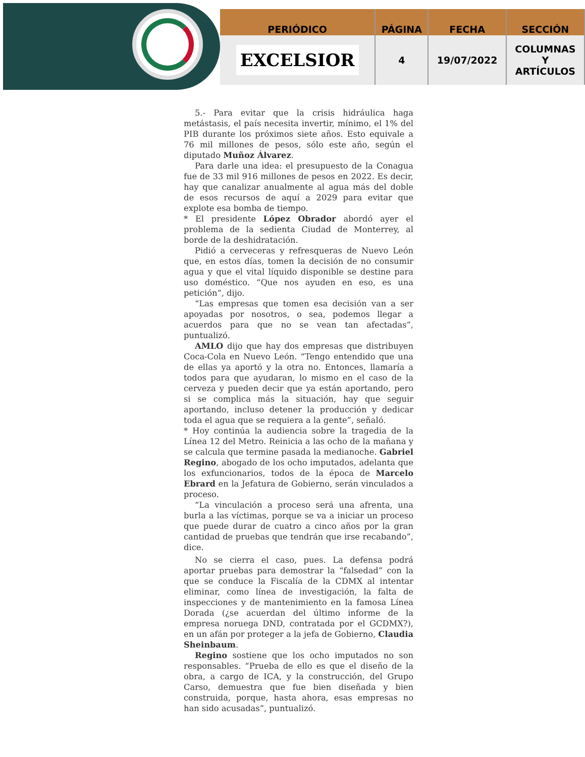| PERIÓDICO | PÁGINA | FECHA | SECCIÓN |
| --- | --- | --- | --- |
| EXCELSIOR | 4 | 19/07/2022 | COLUMNAS Y ARTÍCULOS |
5.- Para evitar que la crisis hidráulica haga metástasis, el país necesita invertir, mínimo, el 1% del PIB durante los próximos siete años. Esto equivale a 76 mil millones de pesos, sólo este año, según el diputado Muñoz Álvarez.
Para darle una idea: el presupuesto de la Conagua fue de 33 mil 916 millones de pesos en 2022. Es decir, hay que canalizar anualmente al agua más del doble de esos recursos de aquí a 2029 para evitar que explote esa bomba de tiempo.
* El presidente López Obrador abordó ayer el problema de la sedienta Ciudad de Monterrey, al borde de la deshidratación.
Pidió a cerveceras y refresqueras de Nuevo León que, en estos días, tomen la decisión de no consumir agua y que el vital líquido disponible se destine para uso doméstico. “Que nos ayuden en eso, es una petición”, dijo.
“Las empresas que tomen esa decisión van a ser apoyadas por nosotros, o sea, podemos llegar a acuerdos para que no se vean tan afectadas”, puntualizó.
AMLO dijo que hay dos empresas que distribuyen Coca-Cola en Nuevo León. “Tengo entendido que una de ellas ya aportó y la otra no. Entonces, llamaría a todos para que ayudaran, lo mismo en el caso de la cerveza y pueden decir que ya están aportando, pero si se complica más la situación, hay que seguir aportando, incluso detener la producción y dedicar toda el agua que se requiera a la gente”, señaló.
* Hoy continúa la audiencia sobre la tragedia de la Línea 12 del Metro. Reinicia a las ocho de la mañana y se calcula que termine pasada la medianoche. Gabriel Regino, abogado de los ocho imputados, adelanta que los exfuncionarios, todos de la época de Marcelo Ebrard en la Jefatura de Gobierno, serán vinculados a proceso.
“La vinculación a proceso será una afrenta, una burla a las víctimas, porque se va a iniciar un proceso que puede durar de cuatro a cinco años por la gran cantidad de pruebas que tendrán que irse recabando”, dice.
No se cierra el caso, pues. La defensa podrá aportar pruebas para demostrar la “falsedad” con la que se conduce la Fiscalía de la CDMX al intentar eliminar, como línea de investigación, la falta de inspecciones y de mantenimiento en la famosa Línea Dorada (¿se acuerdan del último informe de la empresa noruega DND, contratada por el GCDMX?), en un afán por proteger a la jefa de Gobierno, Claudia Sheinbaum.
Regino sostiene que los ocho imputados no son responsables. “Prueba de ello es que el diseño de la obra, a cargo de ICA, y la construcción, del Grupo Carso, demuestra que fue bien diseñada y bien construida, porque, hasta ahora, esas empresas no han sido acusadas”, puntualizó.